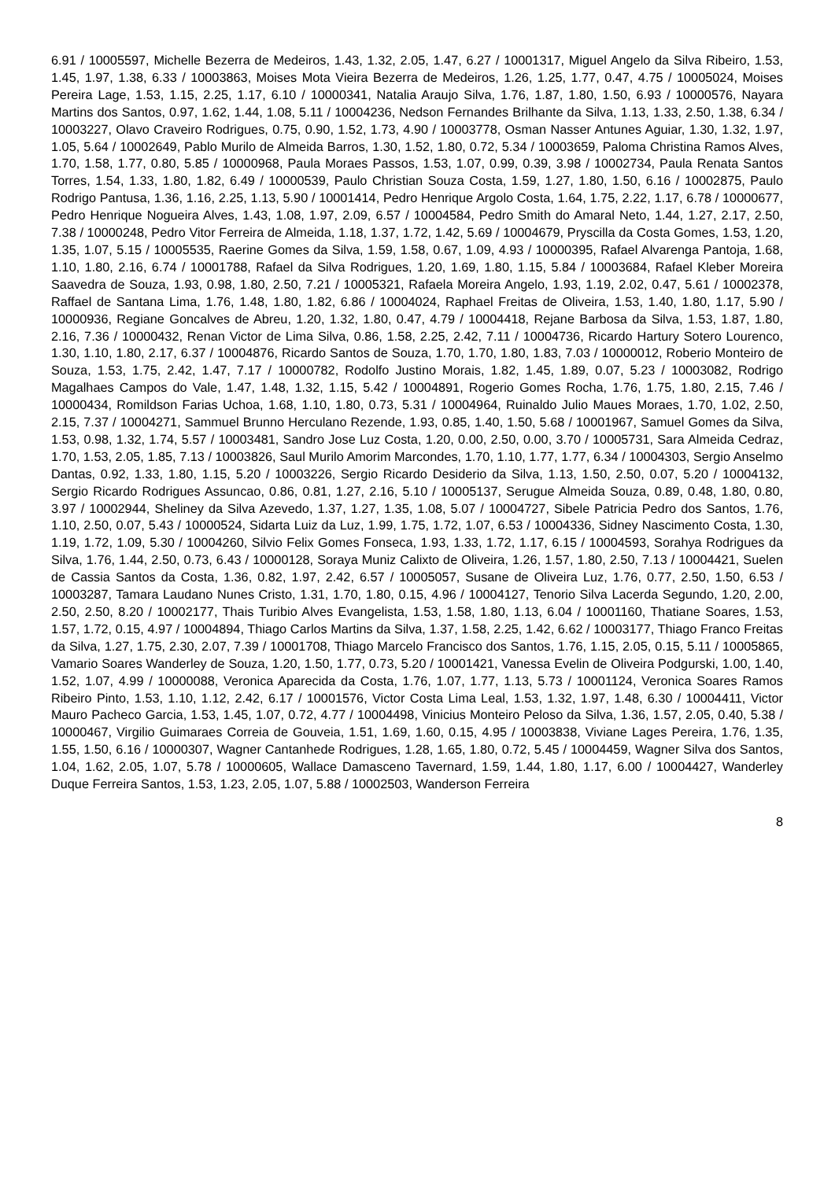6.91 / 10005597, Michelle Bezerra de Medeiros, 1.43, 1.32, 2.05, 1.47, 6.27 / 10001317, Miguel Angelo da Silva Ribeiro, 1.53, 1.45, 1.97, 1.38, 6.33 / 10003863, Moises Mota Vieira Bezerra de Medeiros, 1.26, 1.25, 1.77, 0.47, 4.75 / 10005024, Moises Pereira Lage, 1.53, 1.15, 2.25, 1.17, 6.10 / 10000341, Natalia Araujo Silva, 1.76, 1.87, 1.80, 1.50, 6.93 / 10000576, Nayara Martins dos Santos, 0.97, 1.62, 1.44, 1.08, 5.11 / 10004236, Nedson Fernandes Brilhante da Silva, 1.13, 1.33, 2.50, 1.38, 6.34 / 10003227, Olavo Craveiro Rodrigues, 0.75, 0.90, 1.52, 1.73, 4.90 / 10003778, Osman Nasser Antunes Aguiar, 1.30, 1.32, 1.97, 1.05, 5.64 / 10002649, Pablo Murilo de Almeida Barros, 1.30, 1.52, 1.80, 0.72, 5.34 / 10003659, Paloma Christina Ramos Alves, 1.70, 1.58, 1.77, 0.80, 5.85 / 10000968, Paula Moraes Passos, 1.53, 1.07, 0.99, 0.39, 3.98 / 10002734, Paula Renata Santos Torres, 1.54, 1.33, 1.80, 1.82, 6.49 / 10000539, Paulo Christian Souza Costa, 1.59, 1.27, 1.80, 1.50, 6.16 / 10002875, Paulo Rodrigo Pantusa, 1.36, 1.16, 2.25, 1.13, 5.90 / 10001414, Pedro Henrique Argolo Costa, 1.64, 1.75, 2.22, 1.17, 6.78 / 10000677, Pedro Henrique Nogueira Alves, 1.43, 1.08, 1.97, 2.09, 6.57 / 10004584, Pedro Smith do Amaral Neto, 1.44, 1.27, 2.17, 2.50, 7.38 / 10000248, Pedro Vitor Ferreira de Almeida, 1.18, 1.37, 1.72, 1.42, 5.69 / 10004679, Pryscilla da Costa Gomes, 1.53, 1.20, 1.35, 1.07, 5.15 / 10005535, Raerine Gomes da Silva, 1.59, 1.58, 0.67, 1.09, 4.93 / 10000395, Rafael Alvarenga Pantoja, 1.68, 1.10, 1.80, 2.16, 6.74 / 10001788, Rafael da Silva Rodrigues, 1.20, 1.69, 1.80, 1.15, 5.84 / 10003684, Rafael Kleber Moreira Saavedra de Souza, 1.93, 0.98, 1.80, 2.50, 7.21 / 10005321, Rafaela Moreira Angelo, 1.93, 1.19, 2.02, 0.47, 5.61 / 10002378, Raffael de Santana Lima, 1.76, 1.48, 1.80, 1.82, 6.86 / 10004024, Raphael Freitas de Oliveira, 1.53, 1.40, 1.80, 1.17, 5.90 / 10000936, Regiane Goncalves de Abreu, 1.20, 1.32, 1.80, 0.47, 4.79 / 10004418, Rejane Barbosa da Silva, 1.53, 1.87, 1.80, 2.16, 7.36 / 10000432, Renan Victor de Lima Silva, 0.86, 1.58, 2.25, 2.42, 7.11 / 10004736, Ricardo Hartury Sotero Lourenco, 1.30, 1.10, 1.80, 2.17, 6.37 / 10004876, Ricardo Santos de Souza, 1.70, 1.70, 1.80, 1.83, 7.03 / 10000012, Roberio Monteiro de Souza, 1.53, 1.75, 2.42, 1.47, 7.17 / 10000782, Rodolfo Justino Morais, 1.82, 1.45, 1.89, 0.07, 5.23 / 10003082, Rodrigo Magalhaes Campos do Vale, 1.47, 1.48, 1.32, 1.15, 5.42 / 10004891, Rogerio Gomes Rocha, 1.76, 1.75, 1.80, 2.15, 7.46 / 10000434, Romildson Farias Uchoa, 1.68, 1.10, 1.80, 0.73, 5.31 / 10004964, Ruinaldo Julio Maues Moraes, 1.70, 1.02, 2.50, 2.15, 7.37 / 10004271, Sammuel Brunno Herculano Rezende, 1.93, 0.85, 1.40, 1.50, 5.68 / 10001967, Samuel Gomes da Silva, 1.53, 0.98, 1.32, 1.74, 5.57 / 10003481, Sandro Jose Luz Costa, 1.20, 0.00, 2.50, 0.00, 3.70 / 10005731, Sara Almeida Cedraz, 1.70, 1.53, 2.05, 1.85, 7.13 / 10003826, Saul Murilo Amorim Marcondes, 1.70, 1.10, 1.77, 1.77, 6.34 / 10004303, Sergio Anselmo Dantas, 0.92, 1.33, 1.80, 1.15, 5.20 / 10003226, Sergio Ricardo Desiderio da Silva, 1.13, 1.50, 2.50, 0.07, 5.20 / 10004132, Sergio Ricardo Rodrigues Assuncao, 0.86, 0.81, 1.27, 2.16, 5.10 / 10005137, Serugue Almeida Souza, 0.89, 0.48, 1.80, 0.80, 3.97 / 10002944, Sheliney da Silva Azevedo, 1.37, 1.27, 1.35, 1.08, 5.07 / 10004727, Sibele Patricia Pedro dos Santos, 1.76, 1.10, 2.50, 0.07, 5.43 / 10000524, Sidarta Luiz da Luz, 1.99, 1.75, 1.72, 1.07, 6.53 / 10004336, Sidney Nascimento Costa, 1.30, 1.19, 1.72, 1.09, 5.30 / 10004260, Silvio Felix Gomes Fonseca, 1.93, 1.33, 1.72, 1.17, 6.15 / 10004593, Sorahya Rodrigues da Silva, 1.76, 1.44, 2.50, 0.73, 6.43 / 10000128, Soraya Muniz Calixto de Oliveira, 1.26, 1.57, 1.80, 2.50, 7.13 / 10004421, Suelen de Cassia Santos da Costa, 1.36, 0.82, 1.97, 2.42, 6.57 / 10005057, Susane de Oliveira Luz, 1.76, 0.77, 2.50, 1.50, 6.53 / 10003287, Tamara Laudano Nunes Cristo, 1.31, 1.70, 1.80, 0.15, 4.96 / 10004127, Tenorio Silva Lacerda Segundo, 1.20, 2.00, 2.50, 2.50, 8.20 / 10002177, Thais Turibio Alves Evangelista, 1.53, 1.58, 1.80, 1.13, 6.04 / 10001160, Thatiane Soares, 1.53, 1.57, 1.72, 0.15, 4.97 / 10004894, Thiago Carlos Martins da Silva, 1.37, 1.58, 2.25, 1.42, 6.62 / 10003177, Thiago Franco Freitas da Silva, 1.27, 1.75, 2.30, 2.07, 7.39 / 10001708, Thiago Marcelo Francisco dos Santos, 1.76, 1.15, 2.05, 0.15, 5.11 / 10005865, Vamario Soares Wanderley de Souza, 1.20, 1.50, 1.77, 0.73, 5.20 / 10001421, Vanessa Evelin de Oliveira Podgurski, 1.00, 1.40, 1.52, 1.07, 4.99 / 10000088, Veronica Aparecida da Costa, 1.76, 1.07, 1.77, 1.13, 5.73 / 10001124, Veronica Soares Ramos Ribeiro Pinto, 1.53, 1.10, 1.12, 2.42, 6.17 / 10001576, Victor Costa Lima Leal, 1.53, 1.32, 1.97, 1.48, 6.30 / 10004411, Victor Mauro Pacheco Garcia, 1.53, 1.45, 1.07, 0.72, 4.77 / 10004498, Vinicius Monteiro Peloso da Silva, 1.36, 1.57, 2.05, 0.40, 5.38 / 10000467, Virgilio Guimaraes Correia de Gouveia, 1.51, 1.69, 1.60, 0.15, 4.95 / 10003838, Viviane Lages Pereira, 1.76, 1.35, 1.55, 1.50, 6.16 / 10000307, Wagner Cantanhede Rodrigues, 1.28, 1.65, 1.80, 0.72, 5.45 / 10004459, Wagner Silva dos Santos, 1.04, 1.62, 2.05, 1.07, 5.78 / 10000605, Wallace Damasceno Tavernard, 1.59, 1.44, 1.80, 1.17, 6.00 / 10004427, Wanderley Duque Ferreira Santos, 1.53, 1.23, 2.05, 1.07, 5.88 / 10002503, Wanderson Ferreira
8